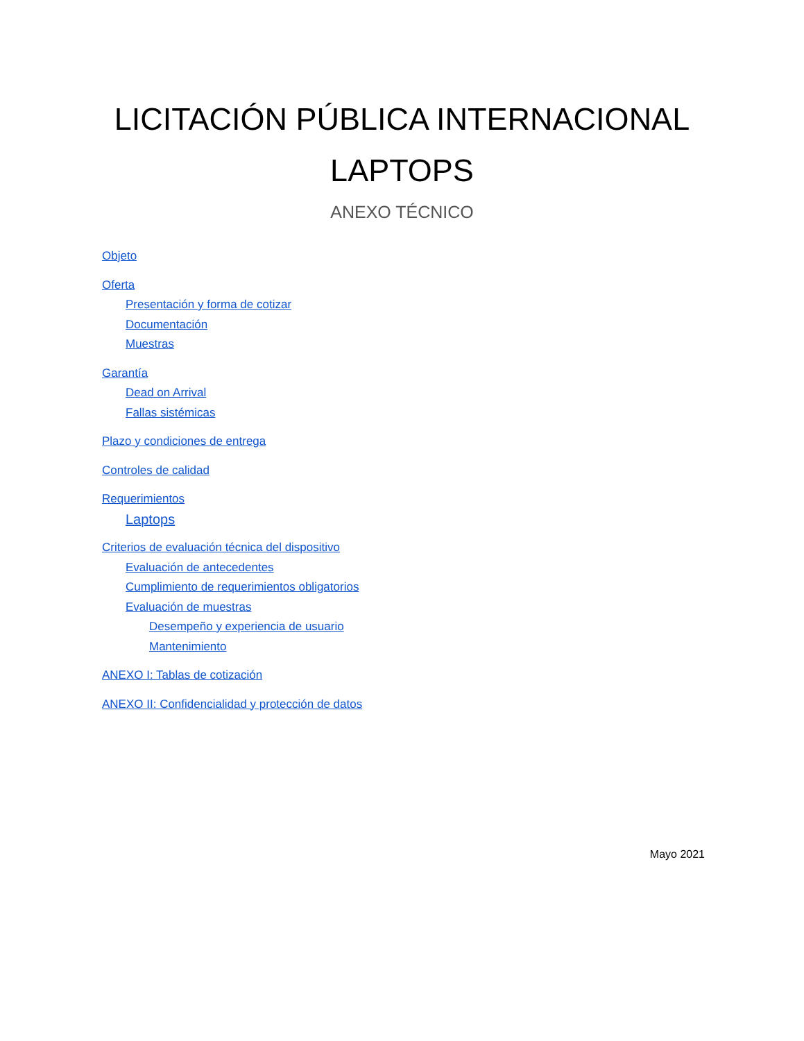LICITACIÓN PÚBLICA INTERNACIONAL
LAPTOPS
ANEXO TÉCNICO
Objeto
Oferta
Presentación y forma de cotizar
Documentación
Muestras
Garantía
Dead on Arrival
Fallas sistémicas
Plazo y condiciones de entrega
Controles de calidad
Requerimientos
Laptops
Criterios de evaluación técnica del dispositivo
Evaluación de antecedentes
Cumplimiento de requerimientos obligatorios
Evaluación de muestras
Desempeño y experiencia de usuario
Mantenimiento
ANEXO I: Tablas de cotización
ANEXO II: Confidencialidad y protección de datos
Mayo 2021